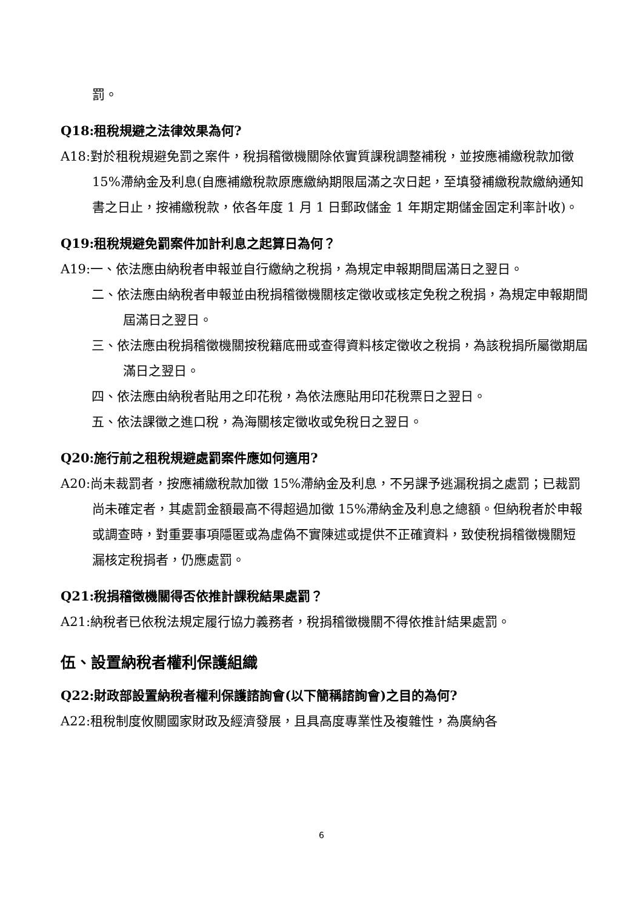罰。
Q18:租稅規避之法律效果為何?
A18:對於租稅規避免罰之案件，稅捐稽徵機關除依實質課稅調整補稅，並按應補繳稅款加徵 15%滯納金及利息(自應補繳稅款原應繳納期限屆滿之次日起，至填發補繳稅款繳納通知書之日止，按補繳稅款，依各年度 1 月 1 日郵政儲金 1 年期定期儲金固定利率計收)。
Q19:租稅規避免罰案件加計利息之起算日為何？
A19:一、依法應由納稅者申報並自行繳納之稅捐，為規定申報期間屆滿日之翌日。
二、依法應由納稅者申報並由稅捐稽徵機關核定徵收或核定免稅之稅捐，為規定申報期間屆滿日之翌日。
三、依法應由稅捐稽徵機關按稅籍底冊或查得資料核定徵收之稅捐，為該稅捐所屬徵期屆滿日之翌日。
四、依法應由納稅者貼用之印花稅，為依法應貼用印花稅票日之翌日。
五、依法課徵之進口稅，為海關核定徵收或免稅日之翌日。
Q20:施行前之租稅規避處罰案件應如何適用?
A20:尚未裁罰者，按應補繳稅款加徵 15%滯納金及利息，不另課予逃漏稅捐之處罰；已裁罰尚未確定者，其處罰金額最高不得超過加徵 15%滯納金及利息之總額。但納稅者於申報或調查時，對重要事項隱匿或為虛偽不實陳述或提供不正確資料，致使稅捐稽徵機關短漏核定稅捐者，仍應處罰。
Q21:稅捐稽徵機關得否依推計課稅結果處罰？
A21:納稅者已依稅法規定履行協力義務者，稅捐稽徵機關不得依推計結果處罰。
伍、設置納稅者權利保護組織
Q22:財政部設置納稅者權利保護諮詢會(以下簡稱諮詢會)之目的為何?
A22:租稅制度攸關國家財政及經濟發展，且具高度專業性及複雜性，為廣納各
6